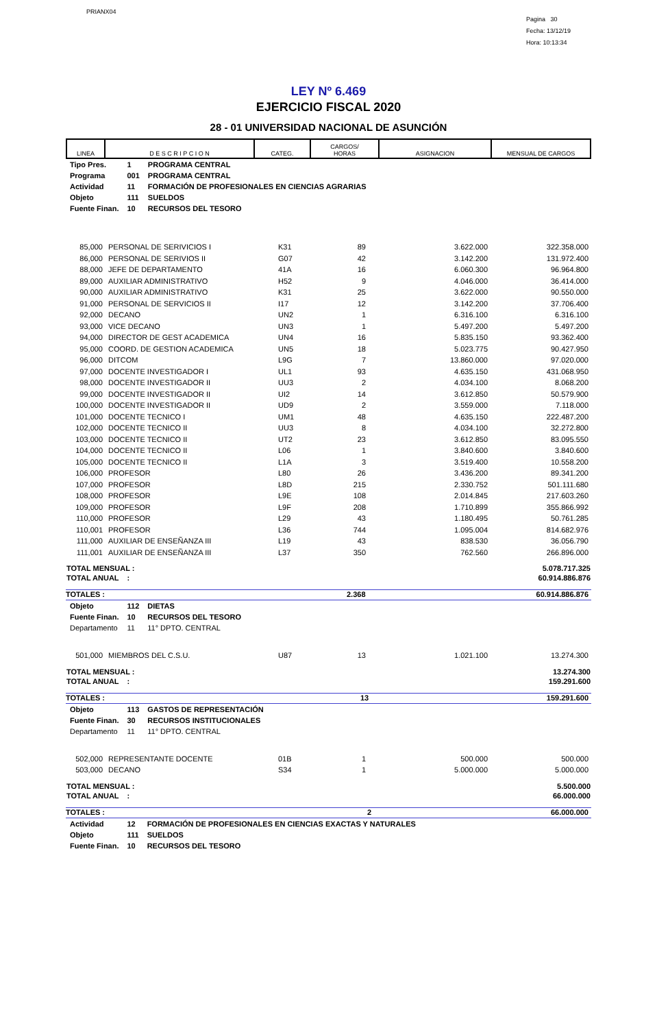PRIANX04
Pagina 30
Fecha: 13/12/19
Hora: 10:13:34
LEY Nº 6.469
EJERCICIO FISCAL 2020
28 - 01 UNIVERSIDAD NACIONAL DE ASUNCIÓN
| LINEA | D E S C R I P C I O N | CATEG. | CARGOS/ HORAS | ASIGNACION | MENSUAL DE CARGOS |
| --- | --- | --- | --- | --- | --- |
| Tipo Pres. | 1 | PROGRAMA CENTRAL |
| Programa | 001 | PROGRAMA CENTRAL |
| Actividad | 11 | FORMACIÓN DE PROFESIONALES EN CIENCIAS AGRARIAS |
| Objeto | 111 | SUELDOS |
| Fuente Finan. | 10 | RECURSOS DEL TESORO |
| 85,000 | PERSONAL DE SERIVICIOS I | K31 | 89 | 3.622.000 | 322.358.000 |
| 86,000 | PERSONAL DE SERIVIOS II | G07 | 42 | 3.142.200 | 131.972.400 |
| 88,000 | JEFE DE DEPARTAMENTO | 41A | 16 | 6.060.300 | 96.964.800 |
| 89,000 | AUXILIAR ADMINISTRATIVO | H52 | 9 | 4.046.000 | 36.414.000 |
| 90,000 | AUXILIAR ADMINISTRATIVO | K31 | 25 | 3.622.000 | 90.550.000 |
| 91,000 | PERSONAL DE SERVICIOS II | I17 | 12 | 3.142.200 | 37.706.400 |
| 92,000 | DECANO | UN2 | 1 | 6.316.100 | 6.316.100 |
| 93,000 | VICE DECANO | UN3 | 1 | 5.497.200 | 5.497.200 |
| 94,000 | DIRECTOR DE GEST ACADEMICA | UN4 | 16 | 5.835.150 | 93.362.400 |
| 95,000 | COORD. DE GESTION ACADEMICA | UN5 | 18 | 5.023.775 | 90.427.950 |
| 96,000 | DITCOM | L9G | 7 | 13.860.000 | 97.020.000 |
| 97,000 | DOCENTE INVESTIGADOR I | UL1 | 93 | 4.635.150 | 431.068.950 |
| 98,000 | DOCENTE INVESTIGADOR II | UU3 | 2 | 4.034.100 | 8.068.200 |
| 99,000 | DOCENTE INVESTIGADOR II | UI2 | 14 | 3.612.850 | 50.579.900 |
| 100,000 | DOCENTE INVESTIGADOR II | UD9 | 2 | 3.559.000 | 7.118.000 |
| 101,000 | DOCENTE TECNICO I | UM1 | 48 | 4.635.150 | 222.487.200 |
| 102,000 | DOCENTE TECNICO II | UU3 | 8 | 4.034.100 | 32.272.800 |
| 103,000 | DOCENTE TECNICO II | UT2 | 23 | 3.612.850 | 83.095.550 |
| 104,000 | DOCENTE TECNICO II | L06 | 1 | 3.840.600 | 3.840.600 |
| 105,000 | DOCENTE TECNICO II | L1A | 3 | 3.519.400 | 10.558.200 |
| 106,000 | PROFESOR | L80 | 26 | 3.436.200 | 89.341.200 |
| 107,000 | PROFESOR | L8D | 215 | 2.330.752 | 501.111.680 |
| 108,000 | PROFESOR | L9E | 108 | 2.014.845 | 217.603.260 |
| 109,000 | PROFESOR | L9F | 208 | 1.710.899 | 355.866.992 |
| 110,000 | PROFESOR | L29 | 43 | 1.180.495 | 50.761.285 |
| 110,001 | PROFESOR | L36 | 744 | 1.095.004 | 814.682.976 |
| 111,000 | AUXILIAR DE ENSEÑANZA III | L19 | 43 | 838.530 | 36.056.790 |
| 111,001 | AUXILIAR DE ENSEÑANZA III | L37 | 350 | 762.560 | 266.896.000 |
| TOTAL MENSUAL : | 5.078.717.325 |
| TOTAL ANUAL : | 60.914.886.876 |
TOTALES : 2.368 60.914.886.876
| Objeto | 112 | DIETAS |
| Fuente Finan. | 10 | RECURSOS DEL TESORO |
| Departamento | 11 | 11° DPTO. CENTRAL |
| 501,000 | MIEMBROS DEL C.S.U. | U87 | 13 | 1.021.100 | 13.274.300 |
| TOTAL MENSUAL : | 13.274.300 |
| TOTAL ANUAL : | 159.291.600 |
TOTALES : 13 159.291.600
| Objeto | 113 | GASTOS DE REPRESENTACIÓN |
| Fuente Finan. | 30 | RECURSOS INSTITUCIONALES |
| Departamento | 11 | 11° DPTO. CENTRAL |
| 502,000 | REPRESENTANTE DOCENTE | 01B | 1 | 500.000 | 500.000 |
| 503,000 | DECANO | S34 | 1 | 5.000.000 | 5.000.000 |
| TOTAL MENSUAL : | 5.500.000 |
| TOTAL ANUAL : | 66.000.000 |
TOTALES : 2 66.000.000
| Actividad | 12 | FORMACIÓN DE PROFESIONALES EN CIENCIAS EXACTAS Y NATURALES |
| Objeto | 111 | SUELDOS |
| Fuente Finan. | 10 | RECURSOS DEL TESORO |